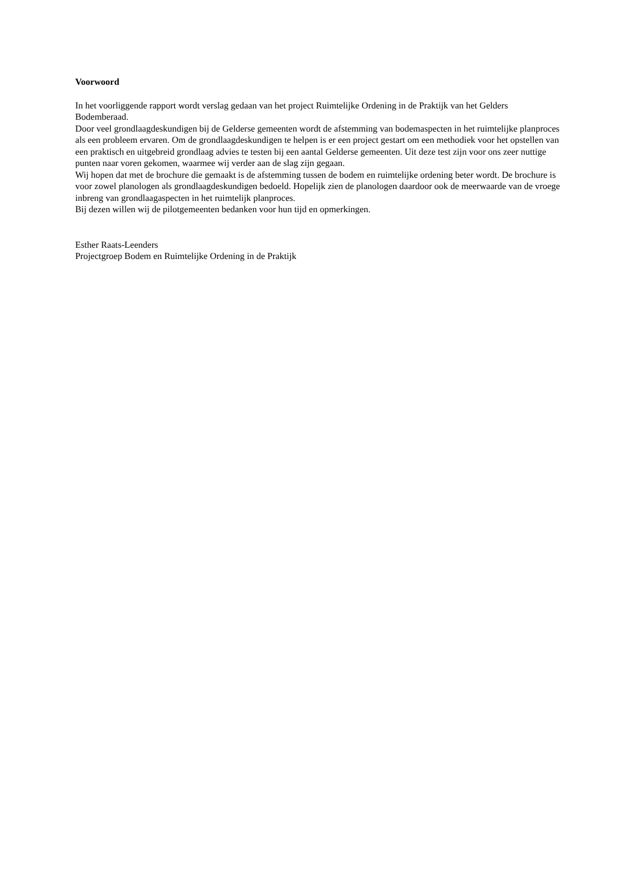Voorwoord
In het voorliggende rapport wordt verslag gedaan van het project Ruimtelijke Ordening in de Praktijk van het Gelders Bodemberaad.
Door veel grondlaagdeskundigen bij de Gelderse gemeenten wordt de afstemming van bodemaspecten in het ruimtelijke planproces als een probleem ervaren. Om de grondlaagdeskundigen te helpen is er een project gestart om een methodiek voor het opstellen van een praktisch en uitgebreid grondlaag advies te testen bij een aantal Gelderse gemeenten. Uit deze test zijn voor ons zeer nuttige punten naar voren gekomen, waarmee wij verder aan de slag zijn gegaan.
Wij hopen dat met de brochure die gemaakt is de afstemming tussen de bodem en ruimtelijke ordening beter wordt. De brochure is voor zowel planologen als grondlaagdeskundigen bedoeld. Hopelijk zien de planologen daardoor ook de meerwaarde van de vroege inbreng van grondlaagaspecten in het ruimtelijk planproces.
Bij dezen willen wij de pilotgemeenten bedanken voor hun tijd en opmerkingen.
Esther Raats-Leenders
Projectgroep Bodem en Ruimtelijke Ordening in de Praktijk